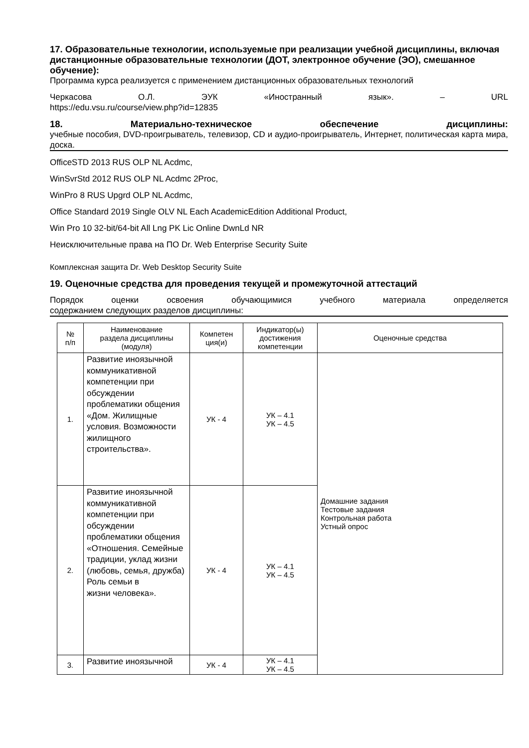17. Образовательные технологии, используемые при реализации учебной дисциплины, включая дистанционные образовательные технологии (ДОТ, электронное обучение (ЭО), смешанное обучение):
Программа курса реализуется с применением дистанционных образовательных технологий
Черкасова О.Л. ЭУК «Иностранный язык». – URL
https://edu.vsu.ru/course/view.php?id=12835
18. Материально-техническое обеспечение дисциплины:
учебные пособия, DVD-проигрыватель, телевизор, CD и аудио-проигрыватель, Интернет, политическая карта мира, доска.
OfficeSTD 2013 RUS OLP NL Acdmc,
WinSvrStd 2012 RUS OLP NL Acdmc 2Proc,
WinPro 8 RUS Upgrd OLP NL Acdmc,
Office Standard 2019 Single OLV NL Each AcademicEdition Additional Product,
Win Pro 10 32-bit/64-bit All Lng PK Lic Online DwnLd NR
Неисключительные права на ПО Dr. Web Enterprise Security Suite
Комплексная защита Dr. Web Desktop Security Suite
19. Оценочные средства для проведения текущей и промежуточной аттестаций
Порядок оценки освоения обучающимися учебного материала определяется
содержанием следующих разделов дисциплины:
| № п/п | Наименование раздела дисциплины (модуля) | Компетен ция(и) | Индикатор(ы) достижения компетенции | Оценочные средства |
| --- | --- | --- | --- | --- |
| 1. | Развитие иноязычной коммуникативной компетенции при обсуждении проблематики общения «Дом. Жилищные условия. Возможности жилищного строительства». | УК - 4 | УК – 4.1 УК – 4.5 | Домашние задания Тестовые задания Контрольная работа Устный опрос |
| 2. | Развитие иноязычной коммуникативной компетенции при обсуждении проблематики общения «Отношения. Семейные традиции, уклад жизни (любовь, семья, дружба) Роль семьи в жизни человека». | УК - 4 | УК – 4.1 УК – 4.5 | |
| 3. | Развитие иноязычной | УК - 4 | УК – 4.1 УК – 4.5 | |